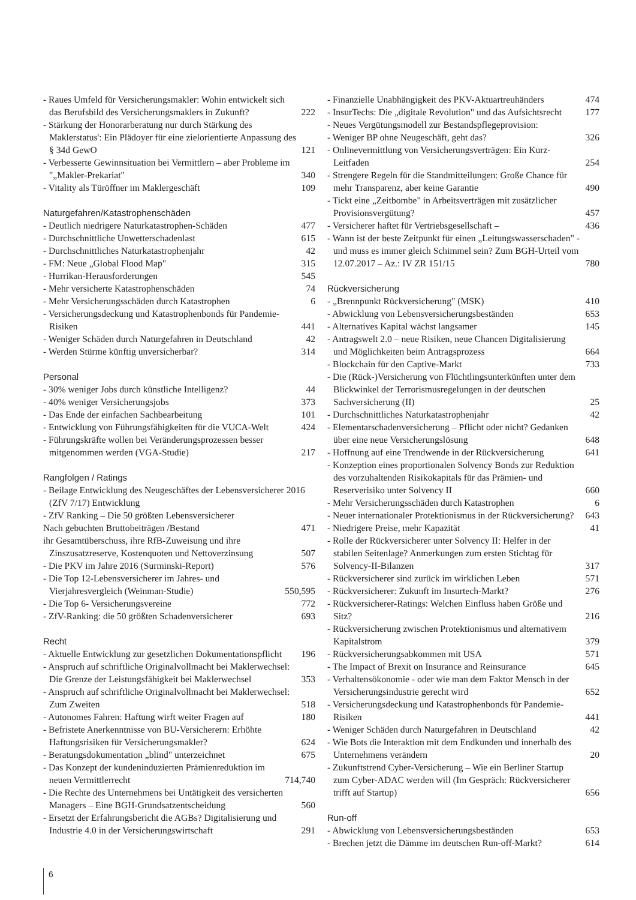- Raues Umfeld für Versicherungsmakler: Wohin entwickelt sich das Berufsbild des Versicherungsmaklers in Zukunft? 222
- Stärkung der Honorarberatung nur durch Stärkung des Maklerstatus': Ein Plädoyer für eine zielorientierte Anpassung des § 34d GewO 121
- Verbesserte Gewinnsituation bei Vermittlern – aber Probleme im "„Makler-Prekariat" 340
- Vitality als Türöffner im Maklergeschäft 109
Naturgefahren/Katastrophenschäden
- Deutlich niedrigere Naturkatastrophen-Schäden 477
- Durchschnittliche Unwetterschadenlast 615
- Durchschnittliches Naturkatastrophenjahr 42
- FM: Neue „Global Flood Map" 315
- Hurrikan-Herausforderungen 545
- Mehr versicherte Katastrophenschäden 74
- Mehr Versicherungsschäden durch Katastrophen 6
- Versicherungsdeckung und Katastrophenbonds für Pandemie-Risiken 441
- Weniger Schäden durch Naturgefahren in Deutschland 42
- Werden Stürme künftig unversicherbar? 314
Personal
- 30% weniger Jobs durch künstliche Intelligenz? 44
- 40% weniger Versicherungsjobs 373
- Das Ende der einfachen Sachbearbeitung 101
- Entwicklung von Führungsfähigkeiten für die VUCA-Welt 424
- Führungskräfte wollen bei Veränderungsprozessen besser mitgenommen werden (VGA-Studie) 217
Rangfolgen / Ratings
- Beilage Entwicklung des Neugeschäftes der Lebensversicherer 2016 (ZfV 7/17) Entwicklung
- ZfV Ranking – Die 50 größten Lebensversicherer
Nach gebuchten Bruttobeiträgen /Bestand 471
ihr Gesamtüberschuss, ihre RfB-Zuweisung und ihre Zinszusatzreserve, Kostenquoten und Nettoverzinsung 507
- Die PKV im Jahre 2016 (Surminski-Report) 576
- Die Top 12-Lebensversicherer im Jahres- und Vierjahresvergleich (Weinman-Studie) 550,595
- Die Top 6- Versicherungsvereine 772
- ZfV-Ranking: die 50 größten Schadenversicherer 693
Recht
- Aktuelle Entwicklung zur gesetzlichen Dokumentationspflicht 196
- Anspruch auf schriftliche Originalvollmacht bei Maklerwechsel: Die Grenze der Leistungsfähigkeit bei Maklerwechsel 353
- Anspruch auf schriftliche Originalvollmacht bei Maklerwechsel: Zum Zweiten 518
- Autonomes Fahren: Haftung wirft weiter Fragen auf 180
- Befristete Anerkenntnisse von BU-Versicherern: Erhöhte Haftungsrisiken für Versicherungsmakler? 624
- Beratungsdokumentation „blind" unterzeichnet 675
- Das Konzept der kundeninduzierten Prämienreduktion im neuen Vermittlerrecht 714,740
- Die Rechte des Unternehmens bei Untätigkeit des versicherten Managers – Eine BGH-Grundsatzentscheidung 560
- Ersetzt der Erfahrungsbericht die AGBs? Digitalisierung und Industrie 4.0 in der Versicherungswirtschaft 291
- Finanzielle Unabhängigkeit des PKV-Aktuartreuhänders 474
- InsurTechs: Die „digitale Revolution" und das Aufsichtsrecht 177
- Neues Vergütungsmodell zur Bestandspflegeprovision:
- Weniger BP ohne Neugeschäft, geht das? 326
- Onlinevermittlung von Versicherungsverträgen: Ein Kurz-Leitfaden 254
- Strengere Regeln für die Standmitteilungen: Große Chance für mehr Transparenz, aber keine Garantie 490
- Tickt eine „Zeitbombe" in Arbeitsverträgen mit zusätzlicher Provisionsvergütung? 457
- Versicherer haftet für Vertriebsgesellschaft – 436
- Wann ist der beste Zeitpunkt für einen „Leitungswasserschaden" - und muss es immer gleich Schimmel sein? Zum BGH-Urteil vom 12.07.2017 – Az.: IV ZR 151/15 780
Rückversicherung
- „Brennpunkt Rückversicherung" (MSK) 410
- Abwicklung von Lebensversicherungsbeständen 653
- Alternatives Kapital wächst langsamer 145
- Antragswelt 2.0 – neue Risiken, neue Chancen Digitalisierung und Möglichkeiten beim Antragsprozess 664
- Blockchain für den Captive-Markt 733
- Die (Rück-)Versicherung von Flüchtlingsunterkünften unter dem Blickwinkel der Terrorismusregelungen in der deutschen Sachversicherung (II) 25
- Durchschnittliches Naturkatastrophenjahr 42
- Elementarschadenversicherung – Pflicht oder nicht? Gedanken über eine neue Versicherungslösung 648
- Hoffnung auf eine Trendwende in der Rückversicherung 641
- Konzeption eines proportionalen Solvency Bonds zur Reduktion des vorzuhaltenden Risikokapitals für das Prämien- und Reserverisiko unter Solvency II 660
- Mehr Versicherungsschäden durch Katastrophen 6
- Neuer internationaler Protektionismus in der Rückversicherung? 643
- Niedrigere Preise, mehr Kapazität 41
- Rolle der Rückversicherer unter Solvency II: Helfer in der stabilen Seitenlage? Anmerkungen zum ersten Stichtag für Solvency-II-Bilanzen 317
- Rückversicherer sind zurück im wirklichen Leben 571
- Rückversicherer: Zukunft im Insurtech-Markt? 276
- Rückversicherer-Ratings: Welchen Einfluss haben Größe und Sitz? 216
- Rückversicherung zwischen Protektionismus und alternativem Kapitalstrom 379
- Rückversicherungsabkommen mit USA 571
- The Impact of Brexit on Insurance and Reinsurance 645
- Verhaltensökonomie - oder wie man dem Faktor Mensch in der Versicherungsindustrie gerecht wird 652
- Versicherungsdeckung und Katastrophenbonds für Pandemie-Risiken 441
- Weniger Schäden durch Naturgefahren in Deutschland 42
- Wie Bots die Interaktion mit dem Endkunden und innerhalb des Unternehmens verändern 20
- Zukunftstrend Cyber-Versicherung – Wie ein Berliner Startup zum Cyber-ADAC werden will (Im Gespräch: Rückversicherer trifft auf Startup) 656
Run-off
- Abwicklung von Lebensversicherungsbeständen 653
- Brechen jetzt die Dämme im deutschen Run-off-Markt? 614
6